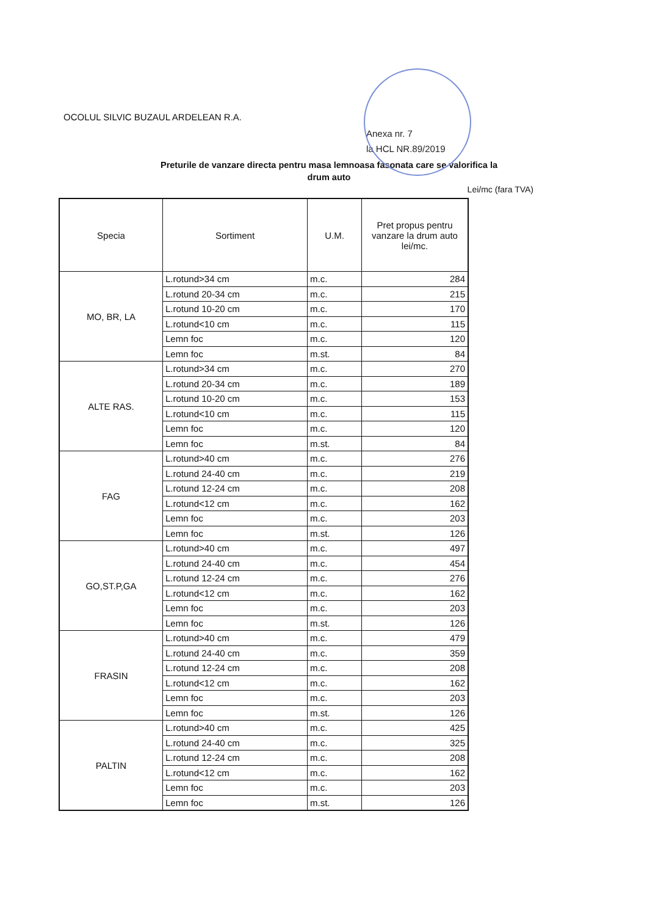OCOLUL SILVIC BUZAUL ARDELEAN R.A.
Anexa nr. 7
la HCL NR.89/2019
Preturile de vanzare directa pentru masa lemnoasa fasonata care se valorifica la
drum auto
Lei/mc (fara TVA)
| Specia | Sortiment | U.M. | Pret propus pentru vanzare la drum auto lei/mc. |
| --- | --- | --- | --- |
| MO, BR, LA | L.rotund>34 cm | m.c. | 284 |
| | L.rotund 20-34 cm | m.c. | 215 |
| | L.rotund 10-20 cm | m.c. | 170 |
| | L.rotund<10 cm | m.c. | 115 |
| | Lemn foc | m.c. | 120 |
| | Lemn foc | m.st. | 84 |
| ALTE RAS. | L.rotund>34 cm | m.c. | 270 |
| | L.rotund 20-34 cm | m.c. | 189 |
| | L.rotund 10-20 cm | m.c. | 153 |
| | L.rotund<10 cm | m.c. | 115 |
| | Lemn foc | m.c. | 120 |
| | Lemn foc | m.st. | 84 |
| FAG | L.rotund>40 cm | m.c. | 276 |
| | L.rotund 24-40 cm | m.c. | 219 |
| | L.rotund 12-24 cm | m.c. | 208 |
| | L.rotund<12 cm | m.c. | 162 |
| | Lemn foc | m.c. | 203 |
| | Lemn foc | m.st. | 126 |
| GO,ST.P,GA | L.rotund>40 cm | m.c. | 497 |
| | L.rotund 24-40 cm | m.c. | 454 |
| | L.rotund 12-24 cm | m.c. | 276 |
| | L.rotund<12 cm | m.c. | 162 |
| | Lemn foc | m.c. | 203 |
| | Lemn foc | m.st. | 126 |
| FRASIN | L.rotund>40 cm | m.c. | 479 |
| | L.rotund 24-40 cm | m.c. | 359 |
| | L.rotund 12-24 cm | m.c. | 208 |
| | L.rotund<12 cm | m.c. | 162 |
| | Lemn foc | m.c. | 203 |
| | Lemn foc | m.st. | 126 |
| PALTIN | L.rotund>40 cm | m.c. | 425 |
| | L.rotund 24-40 cm | m.c. | 325 |
| | L.rotund 12-24 cm | m.c. | 208 |
| | L.rotund<12 cm | m.c. | 162 |
| | Lemn foc | m.c. | 203 |
| | Lemn foc | m.st. | 126 |